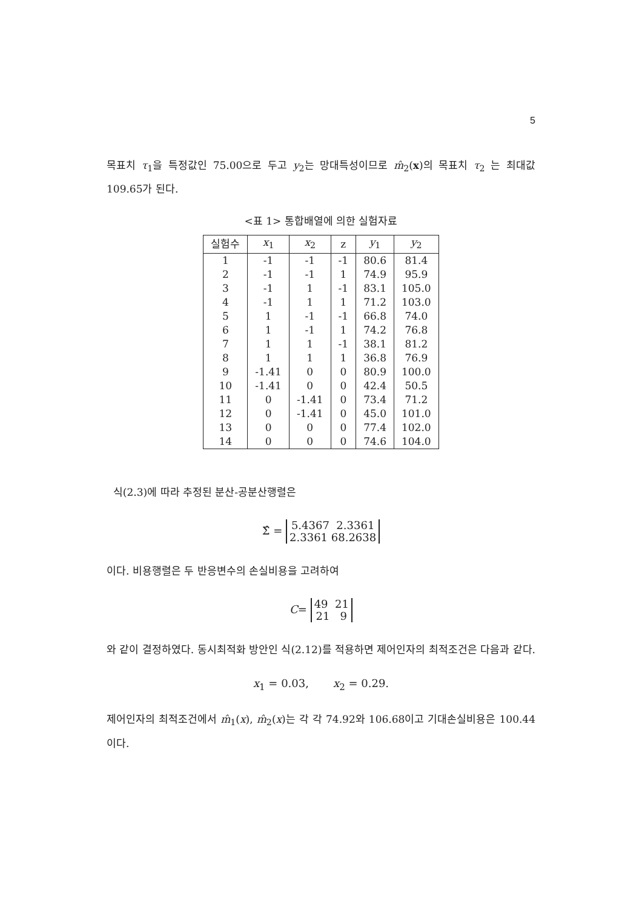5
목표치 τ<sub>1</sub>을 특정값인 75.00으로 두고 y<sub>2</sub>는 망대특성이므로 m̂<sub>2</sub>(x)의 목표치 τ<sub>2</sub> 는 최대값 109.65가 된다.
<표 1> 통합배열에 의한 실험자료
| 실험수 | x<sub>1</sub> | x<sub>2</sub> | z | y<sub>1</sub> | y<sub>2</sub> |
| --- | --- | --- | --- | --- | --- |
| 1 | -1 | -1 | -1 | 80.6 | 81.4 |
| 2 | -1 | -1 | 1 | 74.9 | 95.9 |
| 3 | -1 | 1 | -1 | 83.1 | 105.0 |
| 4 | -1 | 1 | 1 | 71.2 | 103.0 |
| 5 | 1 | -1 | -1 | 66.8 | 74.0 |
| 6 | 1 | -1 | 1 | 74.2 | 76.8 |
| 7 | 1 | 1 | -1 | 38.1 | 81.2 |
| 8 | 1 | 1 | 1 | 36.8 | 76.9 |
| 9 | -1.41 | 0 | 0 | 80.9 | 100.0 |
| 10 | -1.41 | 0 | 0 | 42.4 | 50.5 |
| 11 | 0 | -1.41 | 0 | 73.4 | 71.2 |
| 12 | 0 | -1.41 | 0 | 45.0 | 101.0 |
| 13 | 0 | 0 | 0 | 77.4 | 102.0 |
| 14 | 0 | 0 | 0 | 74.6 | 104.0 |
식(2.3)에 따라 추정된 분산-공분산행렬은
Σ̂ = 5.4367 2.3361
2.3361 68.2638
이다. 비용행렬은 두 반응변수의 손실비용을 고려하여
C= 49 21
21 9
와 같이 결정하였다. 동시최적화 방안인 식(2.12)를 적용하면 제어인자의 최적조건은 다음과 같다.
x<sub>1</sub> = 0.03, x<sub>2</sub> = 0.29.
제어인자의 최적조건에서 m̂<sub>1</sub>(x), m̂<sub>2</sub>(x)는 각 각 74.92와 106.68이고 기대손실비용은 100.44 이다.